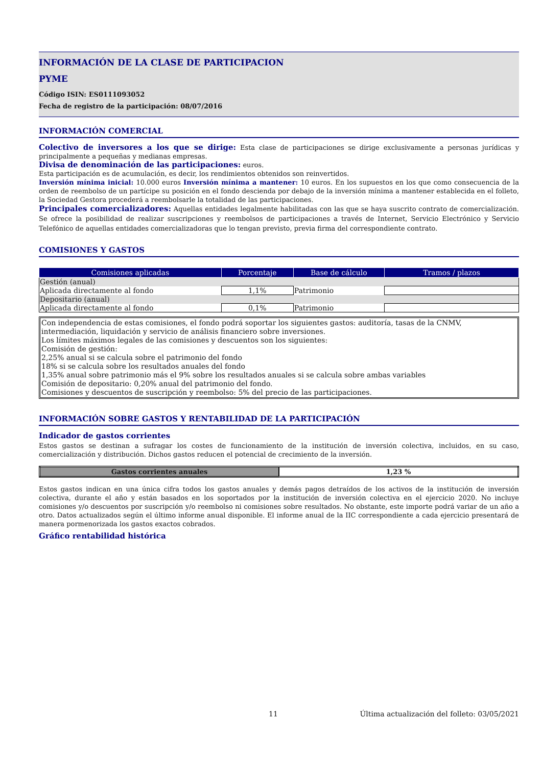INFORMACIÓN DE LA CLASE DE PARTICIPACION
PYME
Código ISIN: ES0111093052
Fecha de registro de la participación: 08/07/2016
INFORMACIÓN COMERCIAL
Colectivo de inversores a los que se dirige: Esta clase de participaciones se dirige exclusivamente a personas jurídicas y principalmente a pequeñas y medianas empresas.
Divisa de denominación de las participaciones: euros.
Esta participación es de acumulación, es decir, los rendimientos obtenidos son reinvertidos.
Inversión mínima inicial: 10.000 euros Inversión mínima a mantener: 10 euros. En los supuestos en los que como consecuencia de la orden de reembolso de un partícipe su posición en el fondo descienda por debajo de la inversión mínima a mantener establecida en el folleto, la Sociedad Gestora procederá a reembolsarle la totalidad de las participaciones.
Principales comercializadores: Aquellas entidades legalmente habilitadas con las que se haya suscrito contrato de comercialización. Se ofrece la posibilidad de realizar suscripciones y reembolsos de participaciones a través de Internet, Servicio Electrónico y Servicio Telefónico de aquellas entidades comercializadoras que lo tengan previsto, previa firma del correspondiente contrato.
COMISIONES Y GASTOS
| Comisiones aplicadas | Porcentaje | Base de cálculo | Tramos / plazos |
| --- | --- | --- | --- |
| Gestión (anual) | | | |
| Aplicada directamente al fondo | 1,1% | Patrimonio | |
| Depositario (anual) | | | |
| Aplicada directamente al fondo | 0,1% | Patrimonio | |
Con independencia de estas comisiones, el fondo podrá soportar los siguientes gastos: auditoría, tasas de la CNMV, intermediación, liquidación y servicio de análisis financiero sobre inversiones.
Los límites máximos legales de las comisiones y descuentos son los siguientes:
Comisión de gestión:
2,25% anual si se calcula sobre el patrimonio del fondo
18% si se calcula sobre los resultados anuales del fondo
1,35% anual sobre patrimonio más el 9% sobre los resultados anuales si se calcula sobre ambas variables
Comisión de depositario: 0,20% anual del patrimonio del fondo.
Comisiones y descuentos de suscripción y reembolso: 5% del precio de las participaciones.
INFORMACIÓN SOBRE GASTOS Y RENTABILIDAD DE LA PARTICIPACIÓN
Indicador de gastos corrientes
Estos gastos se destinan a sufragar los costes de funcionamiento de la institución de inversión colectiva, incluidos, en su caso, comercialización y distribución. Dichos gastos reducen el potencial de crecimiento de la inversión.
| Gastos corrientes anuales | 1,23 % |
Estos gastos indican en una única cifra todos los gastos anuales y demás pagos detraídos de los activos de la institución de inversión colectiva, durante el año y están basados en los soportados por la institución de inversión colectiva en el ejercicio 2020. No incluye comisiones y/o descuentos por suscripción y/o reembolso ni comisiones sobre resultados. No obstante, este importe podrá variar de un año a otro. Datos actualizados según el último informe anual disponible. El informe anual de la IIC correspondiente a cada ejercicio presentará de manera pormenorizada los gastos exactos cobrados.
Gráfico rentabilidad histórica
11 Última actualización del folleto: 03/05/2021